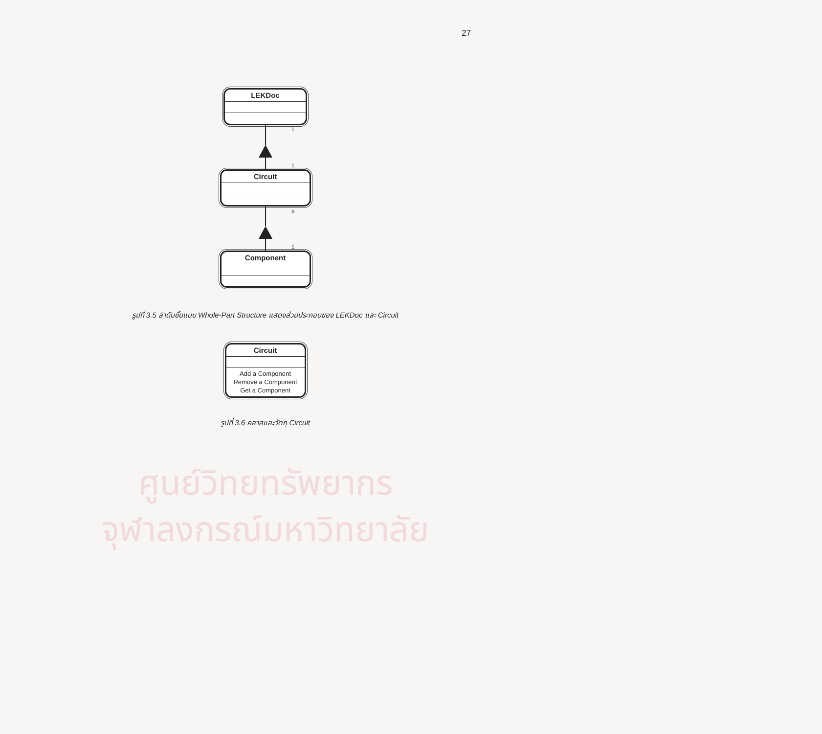27
LEKDoc
1
1
Circuit
n
1
Component
รูปที่ 3.5 ลำดับชั้นแบบ Whole-Part Structure แสดงส่วนประกอบของ LEKDoc และ Circuit
Circuit
Add a Component
Remove a Component
Get a Component
รูปที่ 3.6 คลาสและวัตถุ Circuit
ศูนย์วิทยทรัพยากร
จุฬาลงกรณ์มหาวิทยาลัย